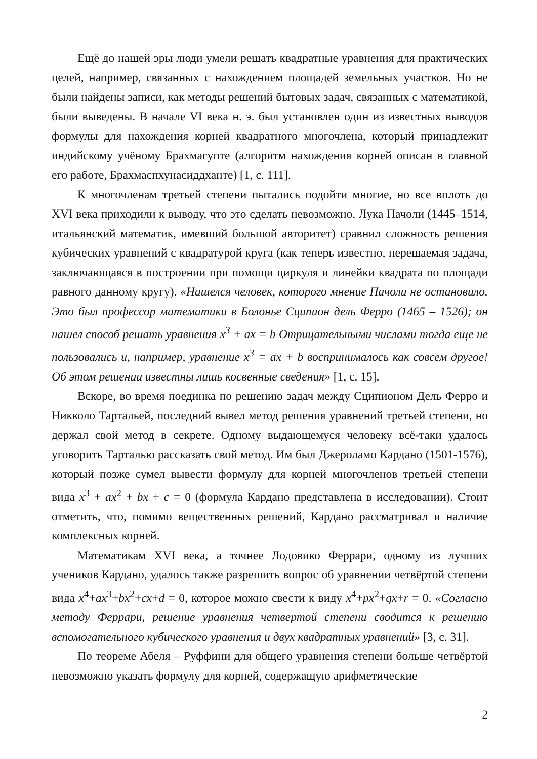Ещё до нашей эры люди умели решать квадратные уравнения для практических целей, например, связанных с нахождением площадей земельных участков. Но не были найдены записи, как методы решений бытовых задач, связанных с математикой, были выведены. В начале VI века н. э. был установлен один из известных выводов формулы для нахождения корней квадратного многочлена, который принадлежит индийскому учёному Брахмагупте (алгоритм нахождения корней описан в главной его работе, Брахмаспхунасиддханте) [1, с. 111].
К многочленам третьей степени пытались подойти многие, но все вплоть до XVI века приходили к выводу, что это сделать невозможно. Лука Пачоли (1445–1514, итальянский математик, имевший большой авторитет) сравнил сложность решения кубических уравнений с квадратурой круга (как теперь известно, нерешаемая задача, заключающаяся в построении при помощи циркуля и линейки квадрата по площади равного данному кругу). «Нашелся человек, которого мнение Пачоли не остановило. Это был профессор математики в Болонье Сципион дель Ферро (1465 – 1526); он нашел способ решать уравнения x<sup>3</sup> + ax = b Отрицательными числами тогда еще не пользовались и, например, уравнение x<sup>3</sup> = ax + b воспринималось как совсем другое! Об этом решении известны лишь косвенные сведения» [1, с. 15].
Вскоре, во время поединка по решению задач между Сципионом Дель Ферро и Никколо Тартальей, последний вывел метод решения уравнений третьей степени, но держал свой метод в секрете. Одному выдающемуся человеку всё-таки удалось уговорить Тарталью рассказать свой метод. Им был Джероламо Кардано (1501-1576), который позже сумел вывести формулу для корней многочленов третьей степени вида x<sup>3</sup> + ax<sup>2</sup> + bx + c = 0 (формула Кардано представлена в исследовании). Стоит отметить, что, помимо вещественных решений, Кардано рассматривал и наличие комплексных корней.
Математикам XVI века, а точнее Лодовико Феррари, одному из лучших учеников Кардано, удалось также разрешить вопрос об уравнении четвёртой степени вида x<sup>4</sup>+ax<sup>3</sup>+bx<sup>2</sup>+cx+d = 0, которое можно свести к виду x<sup>4</sup>+px<sup>2</sup>+qx+r = 0. «Согласно методу Феррари, решение уравнения четвертой степени сводится к решению вспомогательного кубического уравнения и двух квадратных уравнений» [3, с. 31].
По теореме Абеля – Руффини для общего уравнения степени больше четвёртой невозможно указать формулу для корней, содержащую арифметические
2